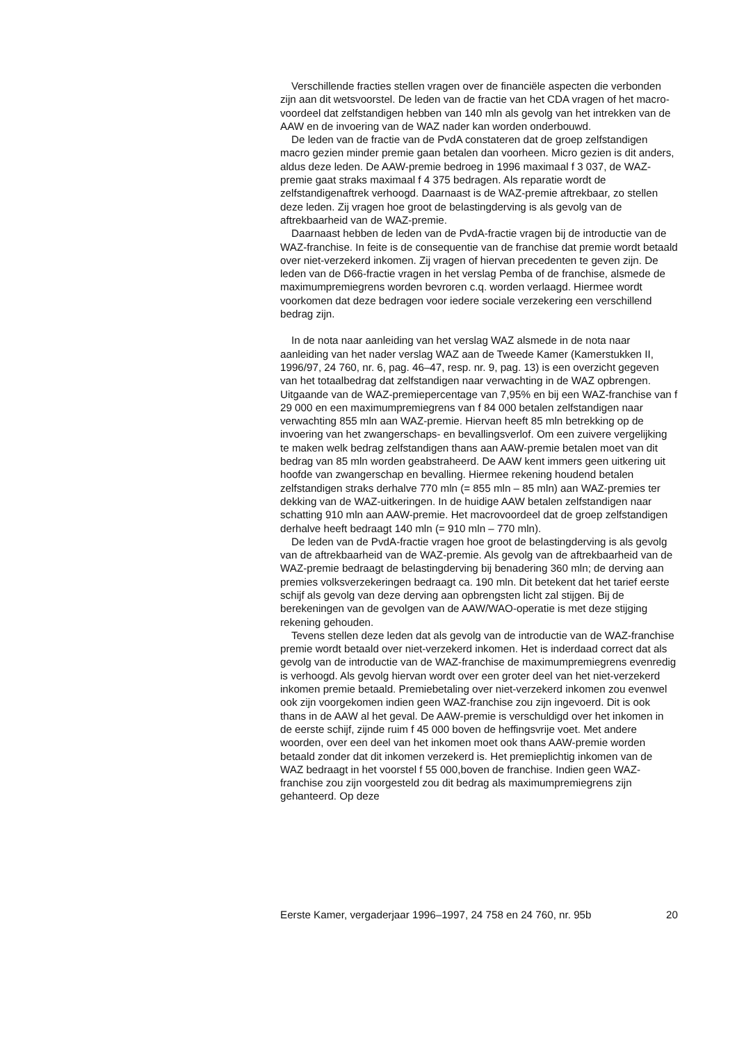Verschillende fracties stellen vragen over de financiële aspecten die verbonden zijn aan dit wetsvoorstel. De leden van de fractie van het CDA vragen of het macro-voordeel dat zelfstandigen hebben van 140 mln als gevolg van het intrekken van de AAW en de invoering van de WAZ nader kan worden onderbouwd.
De leden van de fractie van de PvdA constateren dat de groep zelfstandigen macro gezien minder premie gaan betalen dan voorheen. Micro gezien is dit anders, aldus deze leden. De AAW-premie bedroeg in 1996 maximaal f 3 037, de WAZ-premie gaat straks maximaal f 4 375 bedragen. Als reparatie wordt de zelfstandigenaftrek verhoogd. Daarnaast is de WAZ-premie aftrekbaar, zo stellen deze leden. Zij vragen hoe groot de belastingderving is als gevolg van de aftrekbaarheid van de WAZ-premie.
Daarnaast hebben de leden van de PvdA-fractie vragen bij de introductie van de WAZ-franchise. In feite is de consequentie van de franchise dat premie wordt betaald over niet-verzekerd inkomen. Zij vragen of hiervan precedenten te geven zijn. De leden van de D66-fractie vragen in het verslag Pemba of de franchise, alsmede de maximumpremiegrens worden bevroren c.q. worden verlaagd. Hiermee wordt voorkomen dat deze bedragen voor iedere sociale verzekering een verschillend bedrag zijn.
In de nota naar aanleiding van het verslag WAZ alsmede in de nota naar aanleiding van het nader verslag WAZ aan de Tweede Kamer (Kamerstukken II, 1996/97, 24 760, nr. 6, pag. 46–47, resp. nr. 9, pag. 13) is een overzicht gegeven van het totaalbedrag dat zelfstandigen naar verwachting in de WAZ opbrengen. Uitgaande van de WAZ-premiepercentage van 7,95% en bij een WAZ-franchise van f 29 000 en een maximumpremiegrens van f 84 000 betalen zelfstandigen naar verwachting 855 mln aan WAZ-premie. Hiervan heeft 85 mln betrekking op de invoering van het zwangerschaps- en bevallingsverlof. Om een zuivere vergelijking te maken welk bedrag zelfstandigen thans aan AAW-premie betalen moet van dit bedrag van 85 mln worden geabstraheerd. De AAW kent immers geen uitkering uit hoofde van zwangerschap en bevalling. Hiermee rekening houdend betalen zelfstandigen straks derhalve 770 mln (= 855 mln – 85 mln) aan WAZ-premies ter dekking van de WAZ-uitkeringen. In de huidige AAW betalen zelfstandigen naar schatting 910 mln aan AAW-premie. Het macrovoordeel dat de groep zelfstandigen derhalve heeft bedraagt 140 mln (= 910 mln – 770 mln).
De leden van de PvdA-fractie vragen hoe groot de belastingderving is als gevolg van de aftrekbaarheid van de WAZ-premie. Als gevolg van de aftrekbaarheid van de WAZ-premie bedraagt de belastingderving bij benadering 360 mln; de derving aan premies volksverzekeringen bedraagt ca. 190 mln. Dit betekent dat het tarief eerste schijf als gevolg van deze derving aan opbrengsten licht zal stijgen. Bij de berekeningen van de gevolgen van de AAW/WAO-operatie is met deze stijging rekening gehouden.
Tevens stellen deze leden dat als gevolg van de introductie van de WAZ-franchise premie wordt betaald over niet-verzekerd inkomen. Het is inderdaad correct dat als gevolg van de introductie van de WAZ-franchise de maximumpremiegrens evenredig is verhoogd. Als gevolg hiervan wordt over een groter deel van het niet-verzekerd inkomen premie betaald. Premiebetaling over niet-verzekerd inkomen zou evenwel ook zijn voorgekomen indien geen WAZ-franchise zou zijn ingevoerd. Dit is ook thans in de AAW al het geval. De AAW-premie is verschuldigd over het inkomen in de eerste schijf, zijnde ruim f 45 000 boven de heffingsvrije voet. Met andere woorden, over een deel van het inkomen moet ook thans AAW-premie worden betaald zonder dat dit inkomen verzekerd is. Het premieplichtig inkomen van de WAZ bedraagt in het voorstel f 55 000,boven de franchise. Indien geen WAZ-franchise zou zijn voorgesteld zou dit bedrag als maximumpremiegrens zijn gehanteerd. Op deze
Eerste Kamer, vergaderjaar 1996–1997, 24 758 en 24 760, nr. 95b 20